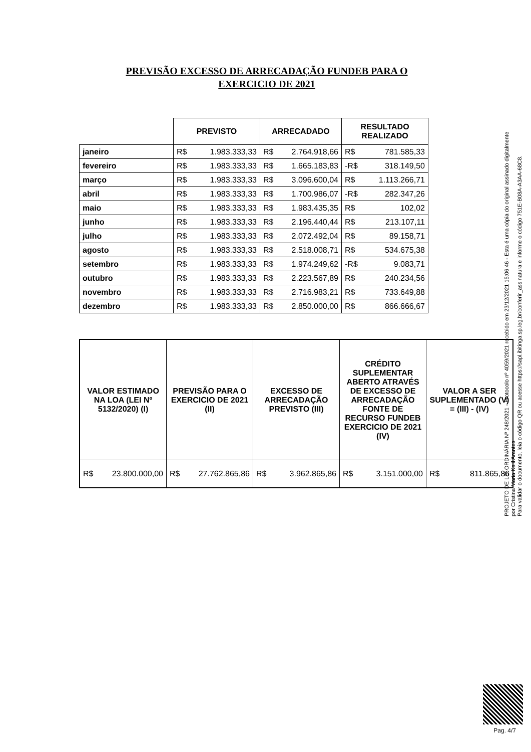PREVISÃO EXCESSO DE ARRECADAÇÃO FUNDEB PARA O EXERCICIO DE 2021
| | PREVISTO | ARRECADADO | RESULTADO REALIZADO |
| janeiro | R$ 1.983.333,33 | R$ 2.764.918,66 | R$ 781.585,33 |
| fevereiro | R$ 1.983.333,33 | R$ 1.665.183,83 | -R$ 318.149,50 |
| março | R$ 1.983.333,33 | R$ 3.096.600,04 | R$ 1.113.266,71 |
| abril | R$ 1.983.333,33 | R$ 1.700.986,07 | -R$ 282.347,26 |
| maio | R$ 1.983.333,33 | R$ 1.983.435,35 | R$ 102,02 |
| junho | R$ 1.983.333,33 | R$ 2.196.440,44 | R$ 213.107,11 |
| julho | R$ 1.983.333,33 | R$ 2.072.492,04 | R$ 89.158,71 |
| agosto | R$ 1.983.333,33 | R$ 2.518.008,71 | R$ 534.675,38 |
| setembro | R$ 1.983.333,33 | R$ 1.974.249,62 | -R$ 9.083,71 |
| outubro | R$ 1.983.333,33 | R$ 2.223.567,89 | R$ 240.234,56 |
| novembro | R$ 1.983.333,33 | R$ 2.716.983,21 | R$ 733.649,88 |
| dezembro | R$ 1.983.333,33 | R$ 2.850.000,00 | R$ 866.666,67 |
| VALOR ESTIMADO NA LOA (LEI Nº 5132/2020) (I) | PREVISÃO PARA O EXERCICIO DE 2021 (II) | EXCESSO DE ARRECADAÇÃO PREVISTO (III) | CRÉDITO SUPLEMENTAR ABERTO ATRAVÉS DE EXCESSO DE ARRECADAÇÃO FONTE DE RECURSO FUNDEB EXERCICIO DE 2021 (IV) | VALOR A SER SUPLEMENTADO (V) = (III) - (IV) |
| --- | --- | --- | --- | --- |
| R$ 23.800.000,00 | R$ 27.762.865,86 | R$ 3.962.865,86 | R$ 3.151.000,00 | R$ 811.865,86 |
PROJETO DE LEI ORDINÁRIA Nº 248/2021 - Protocolo nº 4059/2021 recebido em 23/12/2021 15:06:46 - Esta é uma cópia do original assinado digitalmente por Cristina Maria Kalil Arantes
Para validar o documento, leia o código QR ou acesse https://sapl.ibitinga.sp.leg.br/conferir_assinatura e informe o código 751E-B08A-A3AA-68C8.
Pag. 4/7